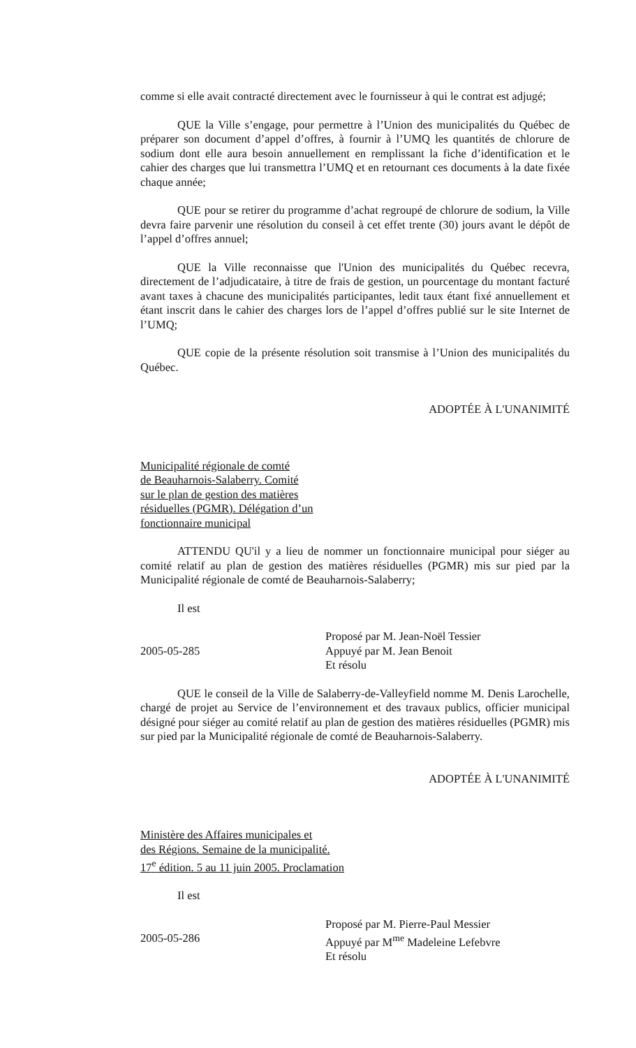comme si elle avait contracté directement avec le fournisseur à qui le contrat est adjugé;
QUE la Ville s’engage, pour permettre à l’Union des municipalités du Québec de préparer son document d’appel d’offres, à fournir à l’UMQ les quantités de chlorure de sodium dont elle aura besoin annuellement en remplissant la fiche d’identification et le cahier des charges que lui transmettra l’UMQ et en retournant ces documents à la date fixée chaque année;
QUE pour se retirer du programme d’achat regroupé de chlorure de sodium, la Ville devra faire parvenir une résolution du conseil à cet effet trente (30) jours avant le dépôt de l’appel d’offres annuel;
QUE la Ville reconnaisse que l'Union des municipalités du Québec recevra, directement de l’adjudicataire, à titre de frais de gestion, un pourcentage du montant facturé avant taxes à chacune des municipalités participantes, ledit taux étant fixé annuellement et étant inscrit dans le cahier des charges lors de l’appel d’offres publié sur le site Internet de l’UMQ;
QUE copie de la présente résolution soit transmise à l’Union des municipalités du Québec.
ADOPTÉE À L'UNANIMITÉ
Municipalité régionale de comté
de Beauharnois-Salaberry. Comité
sur le plan de gestion des matières
résiduelles (PGMR). Délégation d’un
fonctionnaire municipal
ATTENDU QU'il y a lieu de nommer un fonctionnaire municipal pour siéger au comité relatif au plan de gestion des matières résiduelles (PGMR) mis sur pied par la Municipalité régionale de comté de Beauharnois-Salaberry;
Il est
2005-05-285 Proposé par M. Jean-Noël Tessier
Appuyé par M. Jean Benoit
Et résolu
QUE le conseil de la Ville de Salaberry-de-Valleyfield nomme M. Denis Larochelle, chargé de projet au Service de l’environnement et des travaux publics, officier municipal désigné pour siéger au comité relatif au plan de gestion des matières résiduelles (PGMR) mis sur pied par la Municipalité régionale de comté de Beauharnois-Salaberry.
ADOPTÉE À L'UNANIMITÉ
Ministère des Affaires municipales et
des Régions. Semaine de la municipalité.
17<sup>e</sup> édition. 5 au 11 juin 2005. Proclamation
Il est
2005-05-286 Proposé par M. Pierre-Paul Messier
Appuyé par M<sup>me</sup> Madeleine Lefebvre
Et résolu